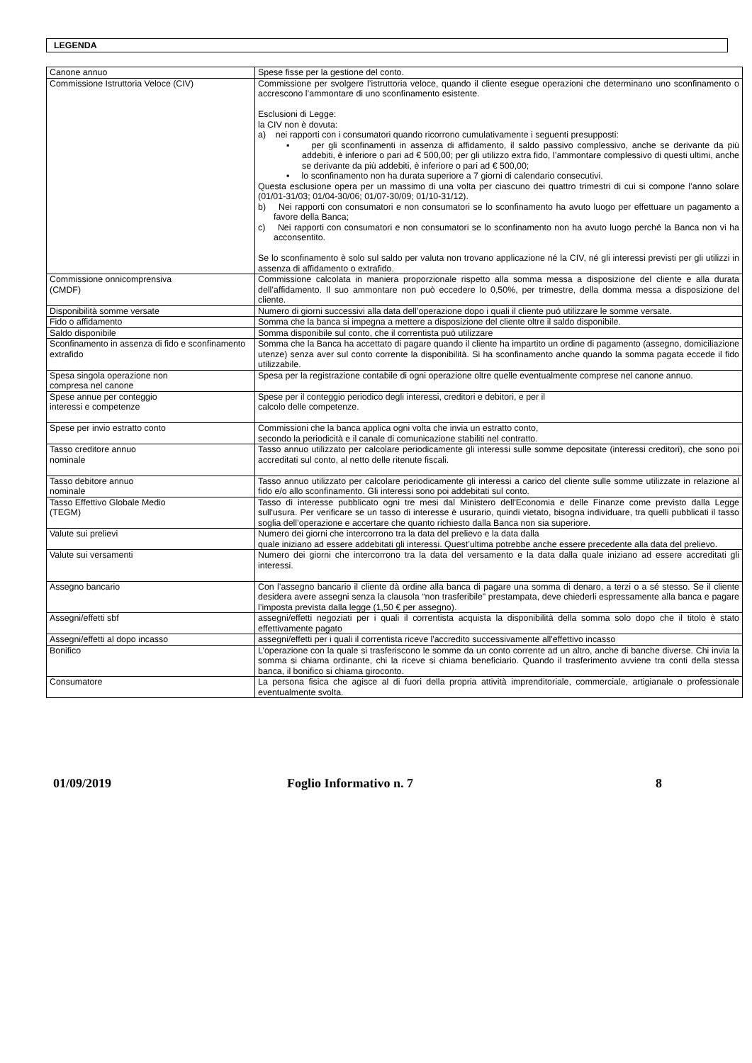LEGENDA
| Canone annuo | Spese fisse per la gestione del conto. |
| Commissione Istruttoria Veloce (CIV) | Commissione per svolgere l’istruttoria veloce, quando il cliente esegue operazioni che determinano uno sconfinamento o accrescono l’ammontare di uno sconfinamento esistente. Esclusioni di Legge: la CIV non è dovuta: a) nei rapporti con i consumatori quando ricorrono cumulativamente i seguenti presupposti: ▪ per gli sconfinamenti in assenza di affidamento, il saldo passivo complessivo, anche se derivante da più addebiti, è inferiore o pari ad € 500,00; per gli utilizzo extra fido, l’ammontare complessivo di questi ultimi, anche se derivante da più addebiti, è inferiore o pari ad € 500,00; ▪ lo sconfinamento non ha durata superiore a 7 giorni di calendario consecutivi. Questa esclusione opera per un massimo di una volta per ciascuno dei quattro trimestri di cui si compone l’anno solare (01/01-31/03; 01/04-30/06; 01/07-30/09; 01/10-31/12). b) Nei rapporti con consumatori e non consumatori se lo sconfinamento ha avuto luogo per effettuare un pagamento a favore della Banca; c) Nei rapporti con consumatori e non consumatori se lo sconfinamento non ha avuto luogo perché la Banca non vi ha acconsentito. Se lo sconfinamento è solo sul saldo per valuta non trovano applicazione né la CIV, né gli interessi previsti per gli utilizzi in assenza di affidamento o extrafido. |
| Commissione onnicomprensiva (CMDF) | Commissione calcolata in maniera proporzionale rispetto alla somma messa a disposizione del cliente e alla durata dell’affidamento. Il suo ammontare non può eccedere lo 0,50%, per trimestre, della domma messa a disposizione del cliente. |
| Disponibilità somme versate | Numero di giorni successivi alla data dell’operazione dopo i quali il cliente può utilizzare le somme versate. |
| Fido o affidamento | Somma che la banca si impegna a mettere a disposizione del cliente oltre il saldo disponibile. |
| Saldo disponibile | Somma disponibile sul conto, che il correntista può utilizzare |
| Sconfinamento in assenza di fido e sconfinamento extrafido | Somma che la Banca ha accettato di pagare quando il cliente ha impartito un ordine di pagamento (assegno, domiciliazione utenze) senza aver sul conto corrente la disponibilità. Si ha sconfinamento anche quando la somma pagata eccede il fido utilizzabile. |
| Spesa singola operazione non compresa nel canone | Spesa per la registrazione contabile di ogni operazione oltre quelle eventualmente comprese nel canone annuo. |
| Spese annue per conteggio interessi e competenze | Spese per il conteggio periodico degli interessi, creditori e debitori, e per il calcolo delle competenze. |
| Spese per invio estratto conto | Commissioni che la banca applica ogni volta che invia un estratto conto, secondo la periodicità e il canale di comunicazione stabiliti nel contratto. |
| Tasso creditore annuo nominale | Tasso annuo utilizzato per calcolare periodicamente gli interessi sulle somme depositate (interessi creditori), che sono poi accreditati sul conto, al netto delle ritenute fiscali. |
| Tasso debitore annuo nominale | Tasso annuo utilizzato per calcolare periodicamente gli interessi a carico del cliente sulle somme utilizzate in relazione al fido e/o allo sconfinamento. Gli interessi sono poi addebitati sul conto. |
| Tasso Effettivo Globale Medio (TEGM) | Tasso di interesse pubblicato ogni tre mesi dal Ministero dell'Economia e delle Finanze come previsto dalla Legge sull'usura. Per verificare se un tasso di interesse è usurario, quindi vietato, bisogna individuare, tra quelli pubblicati il tasso soglia dell’operazione e accertare che quanto richiesto dalla Banca non sia superiore. |
| Valute sui prelievi | Numero dei giorni che intercorrono tra la data del prelievo e la data dalla quale iniziano ad essere addebitati gli interessi. Quest’ultima potrebbe anche essere precedente alla data del prelievo. |
| Valute sui versamenti | Numero dei giorni che intercorrono tra la data del versamento e la data dalla quale iniziano ad essere accreditati gli interessi. |
| Assegno bancario | Con l’assegno bancario il cliente dà ordine alla banca di pagare una somma di denaro, a terzi o a sé stesso. Se il cliente desidera avere assegni senza la clausola “non trasferibile” prestampata, deve chiederli espressamente alla banca e pagare l’imposta prevista dalla legge (1,50 € per assegno). |
| Assegni/effetti sbf | assegni/effetti negoziati per i quali il correntista acquista la disponibilità della somma solo dopo che il titolo è stato effettivamente pagato |
| Assegni/effetti al dopo incasso | assegni/effetti per i quali il correntista riceve l'accredito successivamente all'effettivo incasso |
| Bonifico | L’operazione con la quale si trasferiscono le somme da un conto corrente ad un altro, anche di banche diverse. Chi invia la somma si chiama ordinante, chi la riceve si chiama beneficiario. Quando il trasferimento avviene tra conti della stessa banca, il bonifico si chiama giroconto. |
| Consumatore | La persona fisica che agisce al di fuori della propria attività imprenditoriale, commerciale, artigianale o professionale eventualmente svolta. |
01/09/2019 Foglio Informativo n. 7 8